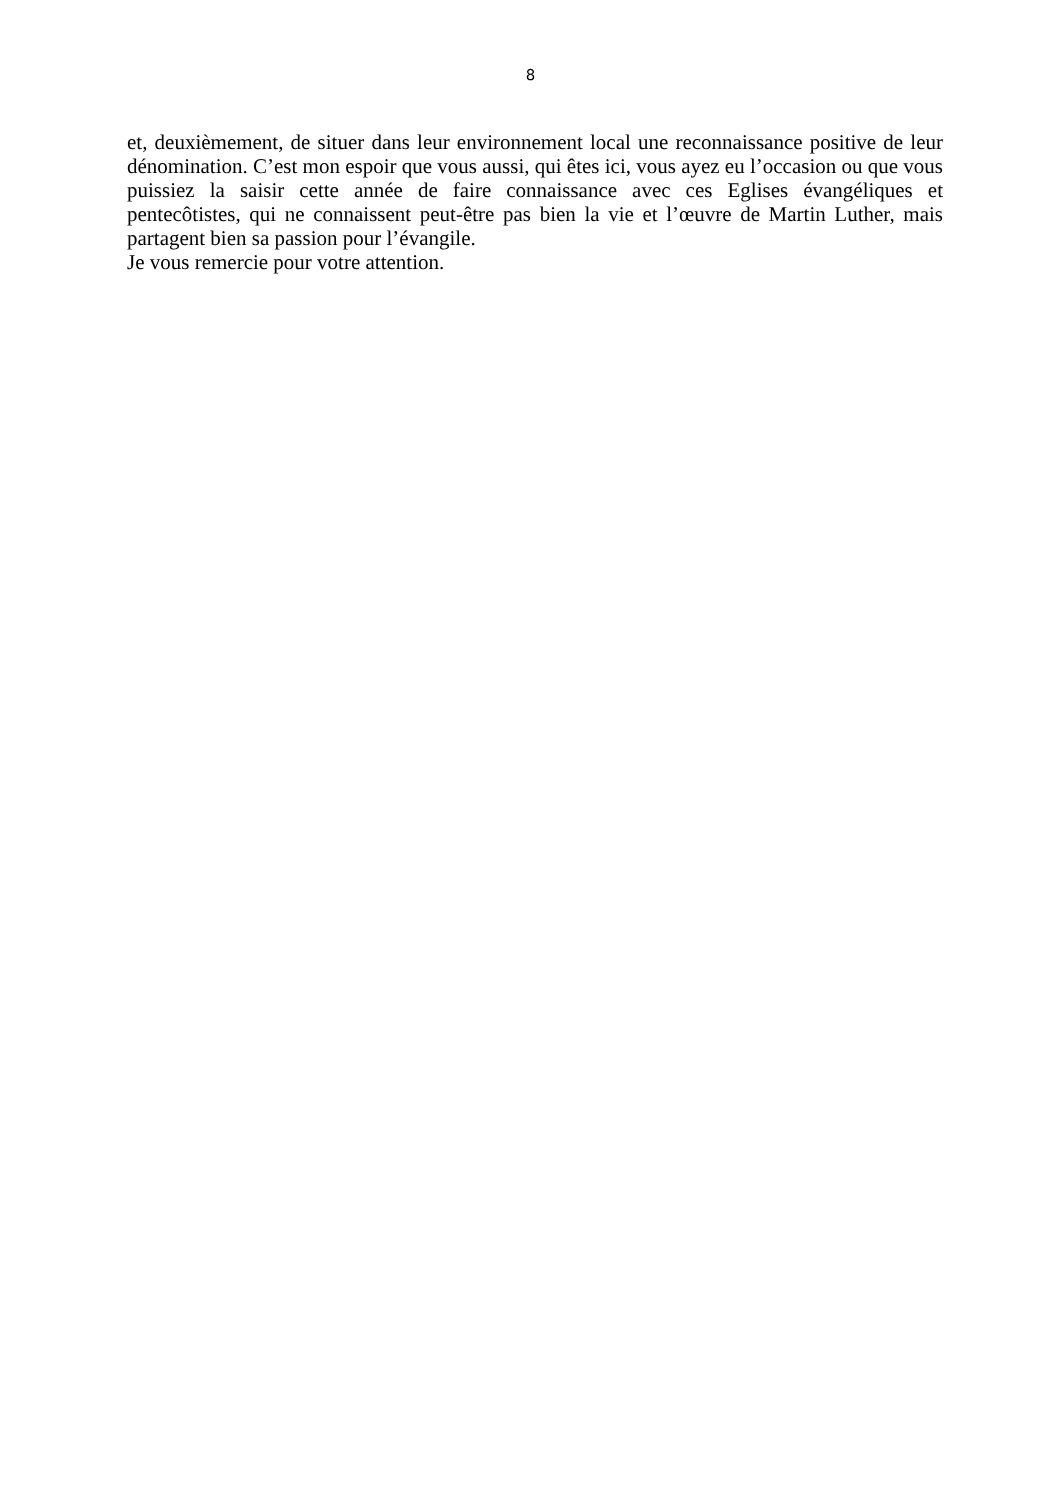8
et, deuxièmement, de situer dans leur environnement local une reconnaissance positive de leur dénomination. C’est mon espoir que vous aussi, qui êtes ici, vous ayez eu l’occasion ou que vous puissiez la saisir cette année de faire connaissance avec ces Eglises évangéliques et pentecôtistes, qui ne connaissent peut-être pas bien la vie et l’œuvre de Martin Luther, mais partagent bien sa passion pour l’évangile.
Je vous remercie pour votre attention.